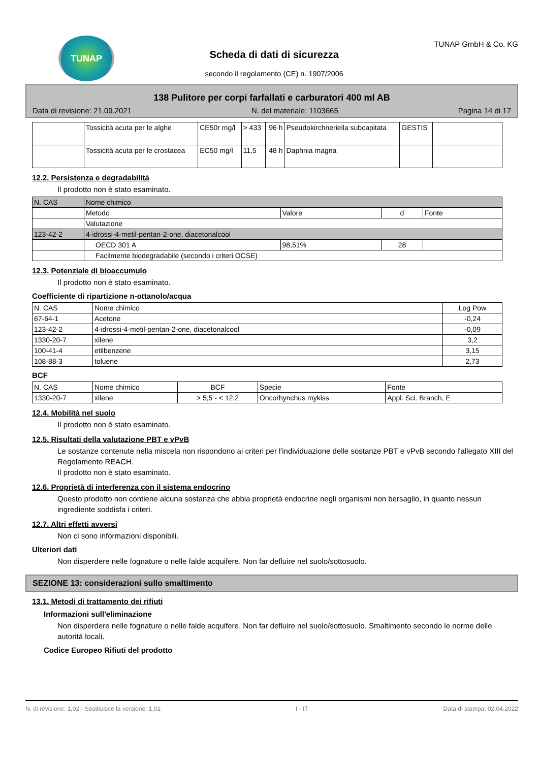TUNAP
Scheda di dati di sicurezza
secondo il regolamento (CE) n. 1907/2006
TUNAP GmbH & Co. KG
138 Pulitore per corpi farfallati e carburatori 400 ml AB
Data di revisione: 21.09.2021 N. del materiale: 1103665 Pagina 14 di 17
| | Tossicità acuta per le alghe | CE50r mg/l | > 433 | 96 h | Pseudokirchneriella subcapitata | GESTIS | |
| | Tossicità acuta per le crostacea | EC50 mg/l | 11,5 | 48 h | Daphnia magna | | |
12.2. Persistenza e degradabilità
Il prodotto non è stato esaminato.
| N. CAS | Nome chimico | | | |
| | Metodo | Valore | d | Fonte |
| | Valutazione | | | |
| 123-42-2 | 4-idrossi-4-metil-pentan-2-one, diacetonalcool | | | |
| | OECD 301 A | 98,51% | 28 | |
| | Facilmente biodegradabile (secondo i criteri OCSE) | | | |
12.3. Potenziale di bioaccumulo
Il prodotto non è stato esaminato.
Coefficiente di ripartizione n-ottanolo/acqua
| N. CAS | Nome chimico | Log Pow |
| --- | --- | --- |
| 67-64-1 | Acetone | -0,24 |
| 123-42-2 | 4-idrossi-4-metil-pentan-2-one, diacetonalcool | -0,09 |
| 1330-20-7 | xilene | 3,2 |
| 100-41-4 | etilbenzene | 3,15 |
| 108-88-3 | toluene | 2,73 |
BCF
| N. CAS | Nome chimico | BCF | Specie | Fonte |
| --- | --- | --- | --- | --- |
| 1330-20-7 | xilene | > 5,5 - < 12,2 | Oncorhynchus mykiss | Appl. Sci. Branch, E |
12.4. Mobilità nel suolo
Il prodotto non è stato esaminato.
12.5. Risultati della valutazione PBT e vPvB
Le sostanze contenute nella miscela non rispondono ai criteri per l'individuazione delle sostanze PBT e vPvB secondo l'allegato XIII del Regolamento REACH.
Il prodotto non è stato esaminato.
12.6. Proprietà di interferenza con il sistema endocrino
Questo prodotto non contiene alcuna sostanza che abbia proprietà endocrine negli organismi non bersaglio, in quanto nessun ingrediente soddisfa i criteri.
12.7. Altri effetti avversi
Non ci sono informazioni disponibili.
Ulteriori dati
Non disperdere nelle fognature o nelle falde acquifere. Non far defluire nel suolo/sottosuolo.
SEZIONE 13: considerazioni sullo smaltimento
13.1. Metodi di trattamento dei rifiuti
Informazioni sull'eliminazione
Non disperdere nelle fognature o nelle falde acquifere. Non far defluire nel suolo/sottosuolo. Smaltimento secondo le norme delle autoritá locali.
Codice Europeo Rifiuti del prodotto
N. di revisione: 1,02 - Sostituisce la versione: 1,01 I - IT Data di stampa: 02.04.2022